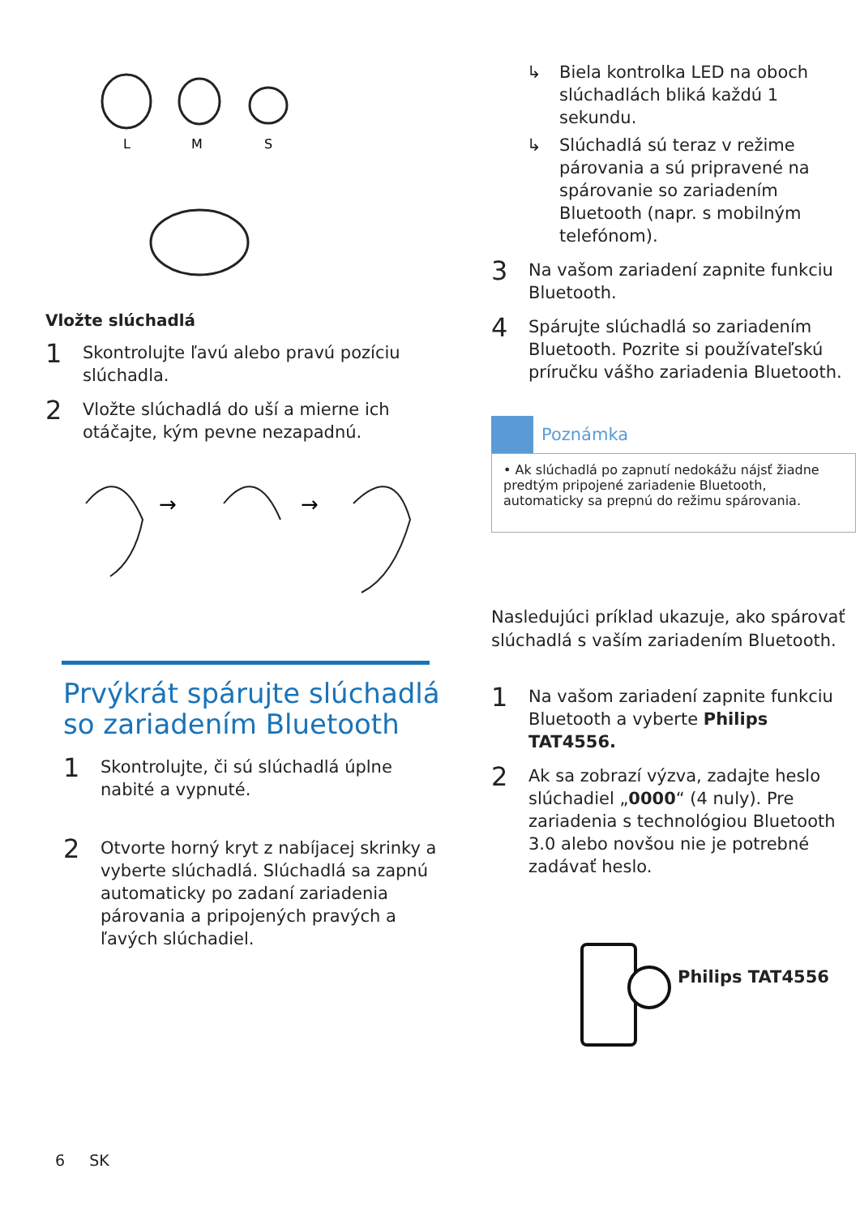L
M
S
Vložte slúchadlá
1 Skontrolujte ľavú alebo pravú pozíciu slúchadla.
2 Vložte slúchadlá do uší a mierne ich otáčajte, kým pevne nezapadnú.
→
→
Prvýkrát spárujte slúchadlá so zariadením Bluetooth
1 Skontrolujte, či sú slúchadlá úplne nabité a vypnuté.
2 Otvorte horný kryt z nabíjacej skrinky a vyberte slúchadlá. Slúchadlá sa zapnú automaticky po zadaní zariadenia párovania a pripojených pravých a ľavých slúchadiel.
↳ Biela kontrolka LED na oboch slúchadlách bliká každú 1 sekundu.
↳ Slúchadlá sú teraz v režime párovania a sú pripravené na spárovanie so zariadením Bluetooth (napr. s mobilným telefónom).
3 Na vašom zariadení zapnite funkciu Bluetooth.
4 Spárujte slúchadlá so zariadením Bluetooth. Pozrite si používateľskú príručku vášho zariadenia Bluetooth.
Poznámka
• Ak slúchadlá po zapnutí nedokážu nájsť žiadne predtým pripojené zariadenie Bluetooth, automaticky sa prepnú do režimu spárovania.
Nasledujúci príklad ukazuje, ako spárovať slúchadlá s vaším zariadením Bluetooth.
1 Na vašom zariadení zapnite funkciu Bluetooth a vyberte Philips TAT4556.
2 Ak sa zobrazí výzva, zadajte heslo slúchadiel „0000“ (4 nuly). Pre zariadenia s technológiou Bluetooth 3.0 alebo novšou nie je potrebné zadávať heslo.
Philips TAT4556
6 SK